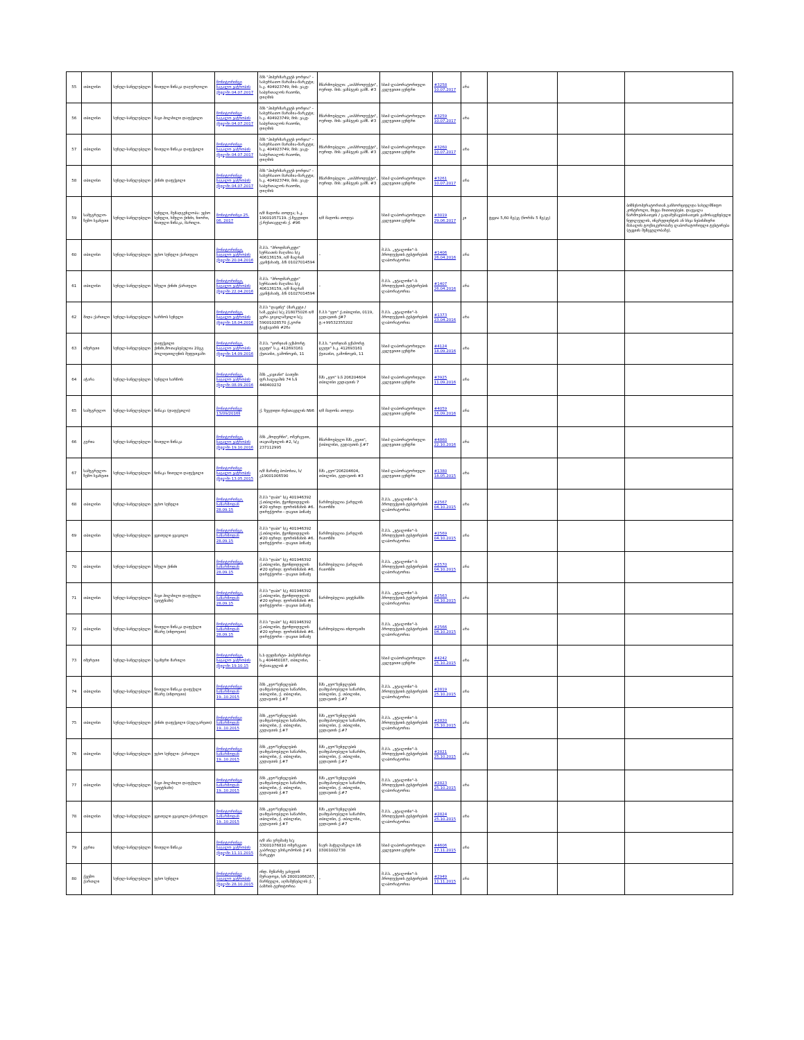| 55 | თბილისი | სუნელ-სანელებელი | წითელი წიწაკა დაღერღილი | მონიტორინგი საგალო ვაჭრობის ქსელში 04.07.2017 | შპს "ჰიპერმარკეტს ჯორჯია" - სასურსათო მარაზია-მარკეტი; ს.კ. 404923749; მის: ვაკე-საბურთალოს რაიონი, დიღმის | მწარმოებელი: „აიპპროდუქტი", ოურიდ. მის: ყაზბეგის გამზ. #3 | სსიპ ლაბორატორიული კვლევითი ცენტრი | #3258 10.07.2017 | არა | | | |
| 56 | თბილისი | სუნელ-სანელებელი | შავი პილპილი დაფქვილი | მონიტორინგი საგალო ვაჭრობის ქსელში 04.07.2017 | შპს "ჰიპერმარკეტს ჯორჯია" - სასურსათო მარაზია-მარკეტი; ს.კ. 404923749; მის: ვაკე-საბურთალოს რაიონი, დიღმის | მწარმოებელი: „აიპპროდუქტი", ოურიდ. მის: ყაზბეგის გამზ. #3 | სსიპ ლაბორატორიული კვლევითი ცენტრი | #3259 10.07.2017 | არა | | | |
| 57 | თბილისი | სუნელ-სანელებელი | წითელი წიწაკა დაფქვილი | მონიტორინგი საგალო ვაჭრობის ქსელში 04.07.2017 | შპს "ჰიპერმარკეტს ჯორჯია" - სასურსათო მარაზია-მარკეტი; ს.კ. 404923749; მის: ვაკე-საბურთალოს რაიონი, დიღმის | მწარმოებელი: „აიპპროდუქტი", ოურიდ. მის: ყაზბეგის გამზ. #3 | სსიპ ლაბორატორიული კვლევითი ცენტრი | #3260 10.07.2017 | არა | | | |
| 58 | თბილისი | სუნელ-სანელებელი | ქინძი დაფქვილი | მონიტორინგი საგალო ვაჭრობის ქსელში 04.07.2017 | შპს "ჰიპერმარკეტს ჯორჯია" - სასურსათო მარაზია-მარკეტი; ს.კ. 404923749; მის: ვაკე-საბურთალოს რაიონი, დიღმის | მწარმოებელი: „აიპპროდუქტი", ოურიდ. მის: ყაზბეგის გამზ. #3 | სსიპ ლაბორატორიული კვლევითი ცენტრი | #3261 10.07.2017 | არა | | | |
| 59 | სამეგრელო-ზემო სვანეთი | სუნელ-სანელებელი | სუნელი, შემადგენლობა: უცხო სუნელი, ხმელი ქინძი, ნიორი, წითელი წიწაკა, მარილი. | მონიტორინგი 25. 06. 2017 | ი/მ მადონა თოდუა; ს.კ. 19001057119. ქ.ზუგდიდი ქ.რუსთაველის ქ. #96 | ი/მ მადონა თოდუა | სსიპ ლაბორატორიული კვლევითი ცენტრი | #3019 29.06.2017 | კი | ტყვია 5,60 მგ/კგ (ნორმა 5 მგ/კგ) | | ბიზნესოპერატორთან განხორციელდა სახელმწიფო კონტროლი, მიეცა მითითებები. დაევალა წარმოებისათვის / გადამუშავებისათვის გამოსაყენებელი ნედლეულის, ინგრედიენტის ან სხვა ნებისმიერი მასალის ტოქსიკურობაზე ლაბორატორიული ტესტირება (ტყვიის შემცველობაზე). |
| 60 | თბილისი | სუნელ-სანელებელი | უცხო სუნელი ქართული | მონიტორინგი, საცალო ვაჭრობის ქსელში 20.04.2016 | შ.პ.ს. "პროდმარკეტი" სურსათის მაღაზია ს/კ 406136159, ი/მ მალხაზ კვანჭახაძე, პ/ნ 01027014594 | – | შ.პ.ს. „ეტალონი"–ს პროდუქციის ტესტირების ლაბორატორია | #1406 26.04.2016 | არა | | | |
| 61 | თბილისი | სუნელ-სანელებელი | ხმელი ქინძი ქართული | მონიტორინგი, საცალო ვაჭრობის ქსელში 22.04.2016 | შ.პ.ს. "პროდმარკეტი" სურსათის მაღაზია ს/კ 406136159, ი/მ მალხაზ კვანჭახაძე, პ/ნ 01027014594 | – | შ.პ.ს. „ეტალონი"–ს პროდუქციის ტესტირების ლაბორატორია | #1407 26.04.2016 | არა | | | |
| 62 | შიდა ქართლი | სუნელ-სანელებელი | ხარჩოს სუნელი | მონიტორინგი, საცალო ვაჭრობის ქსელში 18.04.2016 | შ.პ.ს "დავინე" (მარკეტი /საზ.კვება) ს/კ 218075026 ი/მ ვერა გიგილაშვილი ს/კ 59001028570 ქ.გორი ჭავჭავაძის #26ა | შ.პ.ს "ჯეო" ქ.თბილისი, 0119, გუდაუთის ქ#7 ტ:+99532355202 | შ.პ.ს. „ეტალონი"–ს პროდუქციის ტესტირების ლაბორატორია | #1373 23.04.2016 | არა | | | |
| 63 | იმერეთი | სუნელ-სანელებელი | დაფქვილი ქინძი,მოთავსებულია 20გგ პოლიეთილენის შეფუთვაში | მონიტორინგი, საცალო ვაჭრობის ქსელში 14.09.2016 | შ.პ.ს. "ჯორჯიან ექსპორტ ჯგუფი" ს.კ. 412693161 ქუთაისი, გამონოვის, 11 | შ.პ.ს. "ჯორჯიან ექსპორტ ჯგუფი" ს.კ. 412693161 ქუთაისი, გამონოვის, 11 | სსიპ ლაბორატორიული კვლევითი ცენტრი | #4124 18.09.2016 | არა | | | |
| 64 | აჭარა | სუნელ-სანელებელი | სუნელი ხარჩოს | მონიტორინგი, საცალო ვაჭრობის ქსელში 08.09.2016 | შპს „კავიანი" ბათუმი ფრ.ხალვაშის 74 ს.ნ 448400232 | შპს „ჯეო" ს.ნ 206204604 თბილისი გუდაუთის 7 | სსიპ ლაბორატორიული კვლევითი ცენტრი | #3925 11.09.2016 | არა | | | |
| 65 | სამეგრელო | სუნელ-სანელებელი | წიწაკა (დაფქვილი) | მონიტორინგი 13/09/2016წ | ქ. ზუგდიდი რუსთაველის N96 | ი/მ მადონა თოდუა | სსიპ ლაბორატორიული კვლევითი ცენტრი | #4059 16.09.2016 | არა | | | |
| 66 | გურია | სუნელ-სანელებელი | წითელი წიწაკა | მონიტორინგი, საცალო ვაჭრობის ქსელში 19.10.2016 | შპს „მოდერნი", ოზურგეთი, თავიაშვილის #2, ს/კ 237112995 | მწარმოებელი შპს „ჯეთი", ქთბილისი, გუდაუთის ქ.#7 | სსიპ ლაბორატორიული კვლევითი ცენტრი | #4860 22.10.2016 | არა | | | |
| 67 | სამეგრელო-ზემო სვანეთი | სუნელ-სანელებელი | წიწაკა წითელი დაფქვილი | მონიტორინგი საცალო ვაჭრობის ქსელში 13.05.2015 | ი/მ მარინე ბობოხია, ს/კ19001006590 | შპს „ჯეო"206204604, თბილისი, გუდაუთის #3 | სსიპ ლაბორატორიული კვლევითი ცენტრი | #1380 18.05.2015 | არა | | | |
| 68 | თბილისი | სუნელ-სანელებელი | უცხო სუნელი | მონიტორინგი, საწარმოდან 28.09.15 | შ.პ.ს "დაბი" ს/კ 401946392 ქ.თბილისი, ჭყონდიდელის #20 იურიდ: ფორისმანის #6. დირექტორი - დავით ბიწაძე | წარმოებულია ქარელის რაიონში | შ.პ.ს. „ეტალონი"–ს პროდუქციის ტესტირების ლაბორატორია | #2567 04.10.2015 | არა | | | |
| 69 | თბილისი | სუნელ-სანელებელი | ყვითელი ყვავილი | მონიტორინგი, საწარმოდან 28.09.15 | შ.პ.ს "დაბი" ს/კ 401946392 ქ.თბილისი, ჭყონდიდელის #20 იურიდ: ფორისმანის #6. დირექტორი - დავით ბიწაძე | წარმოებულია ქარელის რაიონში | შ.პ.ს. „ეტალონი"–ს პროდუქციის ტესტირების ლაბორატორია | #2569 04.10.2015 | არა | | | |
| 70 | თბილისი | სუნელ-სანელებელი | ხმელი ქინძი | მონიტორინგი, საწარმოდან 28.09.15 | შ.პ.ს "დაბი" ს/კ 401946392 ქ.თბილისი, ჭყონდიდელის #20 იურიდ: ფორისმანის #6. დირექტორი - დავით ბიწაძე | წარმოებულია ქარელის რაიონში | შ.პ.ს. „ეტალონი"–ს პროდუქციის ტესტირების ლაბორატორია | #2570 04.10.2015 | არა | | | |
| 71 | თბილისი | სუნელ-სანელებელი | შავი პილპილი დაფქული (ვიეტნამი) | მონიტორინგი, საწარმოდან 28.09.15 | შ.პ.ს "დაბი" ს/კ 401946392 ქ.თბილისი, ჭყონდიდელის #20 იურიდ: ფორისმანის #6. დირექტორი - დავით ბიწაძე | წარმოებულია ვიეტნამში | შ.პ.ს. „ეტალონი"–ს პროდუქციის ტესტირების ლაბორატორია | #2563 04.10.2015 | არა | | | |
| 72 | თბილისი | სუნელ-სანელებელი | წითელი წიწაკა დაფქული მწარე (ინდოეთი) | მონიტორინგი, საწარმოდან 28.09.15 | შ.პ.ს "დაბი" ს/კ 401946392 ქ.თბილისი, ჭყონდიდელის #20 იურიდ: ფორისმანის #6. დირექტორი - დავით ბიწაძე | წარმოებულია ინდოეთში | შ.პ.ს. „ეტალონი"–ს პროდუქციის ტესტირების ლაბორატორია | #2566 04.10.2015 | არა | | | |
| 73 | იმერეთი | სუნელ-სანელებელი | სვანური მარილი | მონიტორინგი, საცალო ვაჭრობის ქსელში 19.10.15 | ს.ს ფუდმარტი- ჰიპერმარტი ს.კ 404460187, თბილისი, რუსთაველის # | – | სსიპ ლაბორატორიული კვლევითი ცენტრი | #4242 25.10.2015 | არა | | | |
| 74 | თბილისი | სუნელ-სანელებელი | წითელი წიწაკა დაფქული მწარე (ინდოეთი) | მონიტორინგი საწარმოდან 19..10.2015 | შპს „ჯეო"სუნელების დამფასოებელი საწარმო, თბილისი, ქ. თბილისი, გუდაუთის ქ.#7 | შპს „ჯეო"სუნელების დამფასოებელი საწარმო, თბილისი, ქ. თბილისი, გუდაუთის ქ.#7 | შ.პ.ს. „ეტალონი"–ს პროდუქციის ტესტირების ლაბორატორია | #2819 25.10.2015 | არა | | | |
| 75 | თბილისი | სუნელ-სანელებელი | ქინძი დაფქვილი (ბულგარეთი) | მონიტორინგი საწარმოდან 19..10.2015 | შპს „ჯეო"სუნელების დამფასოებელი საწარმო, თბილისი, ქ. თბილისი, გუდაუთის ქ.#7 | შპს „ჯეო"სუნელების დამფასოებელი საწარმო, თბილისი, ქ. თბილისი, გუდაუთის ქ.#7 | შ.პ.ს. „ეტალონი"–ს პროდუქციის ტესტირების ლაბორატორია | #2820 25.10.2015 | არა | | | |
| 76 | თბილისი | სუნელ-სანელებელი | უცხო სუნელი- ქართული | მონიტორინგი საწარმოდან 19..10.2015 | შპს „ჯეო"სუნელების დამფასოებელი საწარმო, თბილისი, ქ. თბილისი, გუდაუთის ქ.#7 | შპს „ჯეო"სუნელების დამფასოებელი საწარმო, თბილისი, ქ. თბილისი, გუდაუთის ქ.#7 | შ.პ.ს. „ეტალონი"–ს პროდუქციის ტესტირების ლაბორატორია | #2821 25.10.2015 | არა | | | |
| 77 | თბილისი | სუნელ-სანელებელი | შავი პილპილი დაფქული (ვიეტნამი) | მონიტორინგი საწარმოდან 19..10.2015 | შპს „ჯეო"სუნელების დამფასოებელი საწარმო, თბილისი, ქ. თბილისი, გუდაუთის ქ.#7 | შპს „ჯეო"სუნელების დამფასოებელი საწარმო, თბილისი, ქ. თბილისი, გუდაუთის ქ.#7 | შ.პ.ს. „ეტალონი"–ს პროდუქციის ტესტირების ლაბორატორია | #2823 25.10.2015 | არა | | | |
| 78 | თბილისი | სუნელ-სანელებელი | ყვითელი ყვავილი-ქართული | მონიტორინგი საწარმოდან 19..10.2015 | შპს „ჯეო"სუნელების დამფასოებელი საწარმო, თბილისი, ქ. თბილისი, გუდაუთის ქ.#7 | შპს „ჯეო"სუნელების დამფასოებელი საწარმო, თბილისი, ქ. თბილისი, გუდაუთის ქ.#7 | შ.პ.ს. „ეტალონი"–ს პროდუქციის ტესტირების ლაბორატორია | #2824 25.10.2015 | არა | | | |
| 79 | გურია | სუნელ-სანელებელი | წითელი წიწაკა | მონიტორინგი საცალო ვაჭრობის ქსელში 11.11.2015 | ი/მ ანა ურუშაძე ს/კ 33001076810 ოზურგეთი გაბრიელ ეპისკოპოსის ქ #1 მარკეტი | ზაურ პაჭულაშვილი პ/ნ 03001002738 | სსიპ ლაბორატორიული კვლევითი ცენტრი | #4606 17.11.2015 | არა | | | |
| 80 | ქვემო ქართლი | სუნელ-სანელებელი | უცხო სუნელი | მონიტორინგი საცალო ვაჭრობის ქსელში 28.10.2015 | ინდ. მეწარმე ვახუდინ მურადოვი, ს/ნ 28001066267, მარნეული, აღმაშენებლის ქ. ბაზრის ტერიტორია | – | შ.პ.ს. „ეტალონი"–ს პროდუქციის ტესტირების ლაბორატორია | #2949 11.11.2015 | არა | | | |